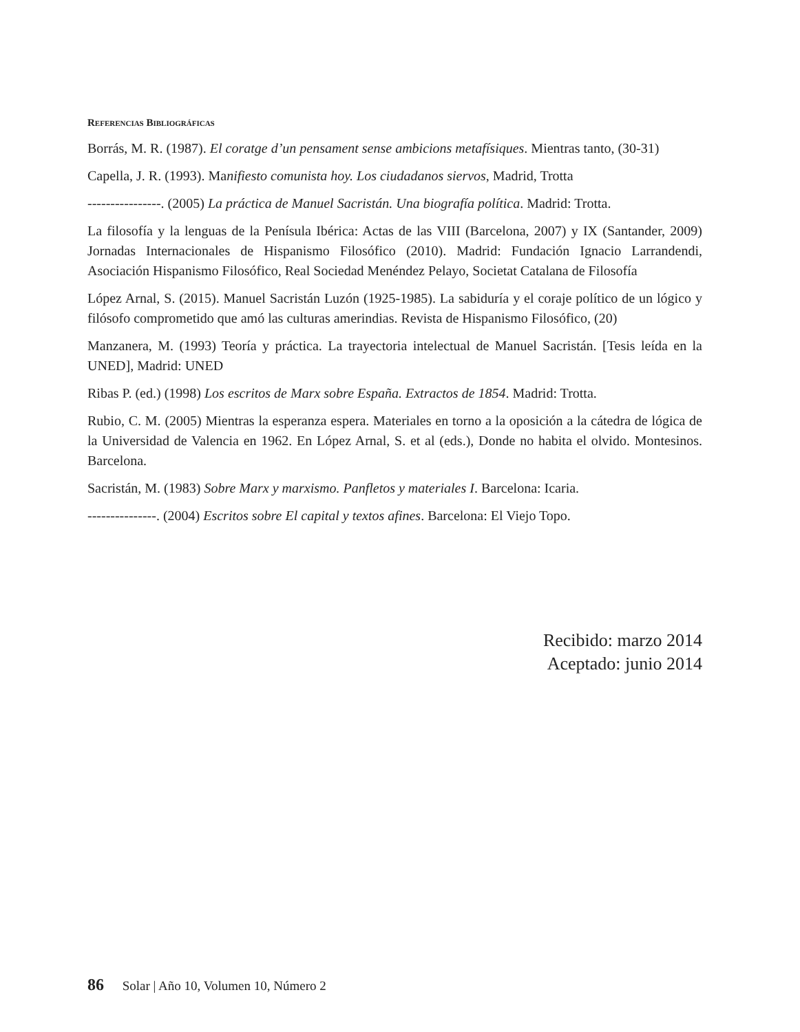Referencias Bibliográficas
Borrás, M. R. (1987). El coratge d’un pensament sense ambicions metafísiques. Mientras tanto, (30-31)
Capella, J. R. (1993). Manifiesto comunista hoy. Los ciudadanos siervos, Madrid, Trotta
----------------. (2005) La práctica de Manuel Sacristán. Una biografía política. Madrid: Trotta.
La filosofía y la lenguas de la Penísula Ibérica: Actas de las VIII (Barcelona, 2007) y IX (Santander, 2009) Jornadas Internacionales de Hispanismo Filosófico (2010). Madrid: Fundación Ignacio Larrandendi, Asociación Hispanismo Filosófico, Real Sociedad Menéndez Pelayo, Societat Catalana de Filosofía
López Arnal, S. (2015). Manuel Sacristán Luzón (1925-1985). La sabiduría y el coraje político de un lógico y filósofo comprometido que amó las culturas amerindias. Revista de Hispanismo Filosófico, (20)
Manzanera, M. (1993) Teoría y práctica. La trayectoria intelectual de Manuel Sacristán. [Tesis leída en la UNED], Madrid: UNED
Ribas P. (ed.) (1998) Los escritos de Marx sobre España. Extractos de 1854. Madrid: Trotta.
Rubio, C. M. (2005) Mientras la esperanza espera. Materiales en torno a la oposición a la cátedra de lógica de la Universidad de Valencia en 1962. En López Arnal, S. et al (eds.), Donde no habita el olvido. Montesinos. Barcelona.
Sacristán, M. (1983) Sobre Marx y marxismo. Panfletos y materiales I. Barcelona: Icaria.
---------------. (2004) Escritos sobre El capital y textos afines. Barcelona: El Viejo Topo.
Recibido: marzo 2014
Aceptado: junio 2014
86 Solar | Año 10, Volumen 10, Número 2